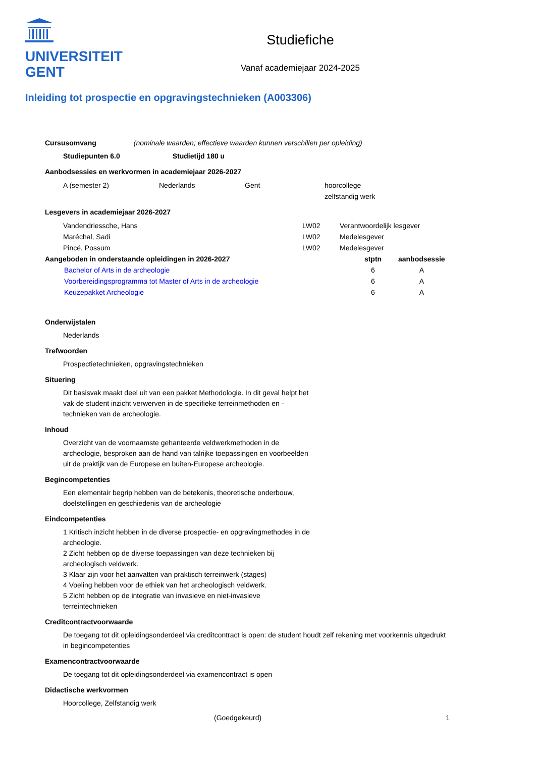UNIVERSITEIT
GENT
Studiefiche
Vanaf academiejaar 2024-2025
Inleiding tot prospectie en opgravingstechnieken (A003306)
Cursusomvang (nominale waarden; effectieve waarden kunnen verschillen per opleiding)
Studiepunten 6.0 Studietijd 180 u
Aanbodsessies en werkvormen in academiejaar 2026-2027
| A (semester 2) | Nederlands | Gent | hoorcollege |
| | | | zelfstandig werk |
Lesgevers in academiejaar 2026-2027
| Vandendriessche, Hans | LW02 | Verantwoordelijk lesgever |
| Maréchal, Sadi | LW02 | Medelesgever |
| Pincé, Possum | LW02 | Medelesgever |
| Aangeboden in onderstaande opleidingen in 2026-2027 | stptn | aanbodsessie |
| --- | --- | --- |
| Bachelor of Arts in de archeologie | 6 | A |
| Voorbereidingsprogramma tot Master of Arts in de archeologie | 6 | A |
| Keuzepakket Archeologie | 6 | A |
Onderwijstalen
Nederlands
Trefwoorden
Prospectietechnieken, opgravingstechnieken
Situering
Dit basisvak maakt deel uit van een pakket Methodologie. In dit geval helpt het vak de student inzicht verwerven in de specifieke terreinmethoden en -technieken van de archeologie.
Inhoud
Overzicht van de voornaamste gehanteerde veldwerkmethoden in de archeologie, besproken aan de hand van talrijke toepassingen en voorbeelden uit de praktijk van de Europese en buiten-Europese archeologie.
Begincompetenties
Een elementair begrip hebben van de betekenis, theoretische onderbouw, doelstellingen en geschiedenis van de archeologie
Eindcompetenties
1 Kritisch inzicht hebben in de diverse prospectie- en opgravingmethodes in de archeologie.
2 Zicht hebben op de diverse toepassingen van deze technieken bij archeologisch veldwerk.
3 Klaar zijn voor het aanvatten van praktisch terreinwerk (stages)
4 Voeling hebben voor de ethiek van het archeologisch veldwerk.
5 Zicht hebben op de integratie van invasieve en niet-invasieve terreintechnieken
Creditcontractvoorwaarde
De toegang tot dit opleidingsonderdeel via creditcontract is open: de student houdt zelf rekening met voorkennis uitgedrukt in begincompetenties
Examencontractvoorwaarde
De toegang tot dit opleidingsonderdeel via examencontract is open
Didactische werkvormen
Hoorcollege, Zelfstandig werk
(Goedgekeurd) 1